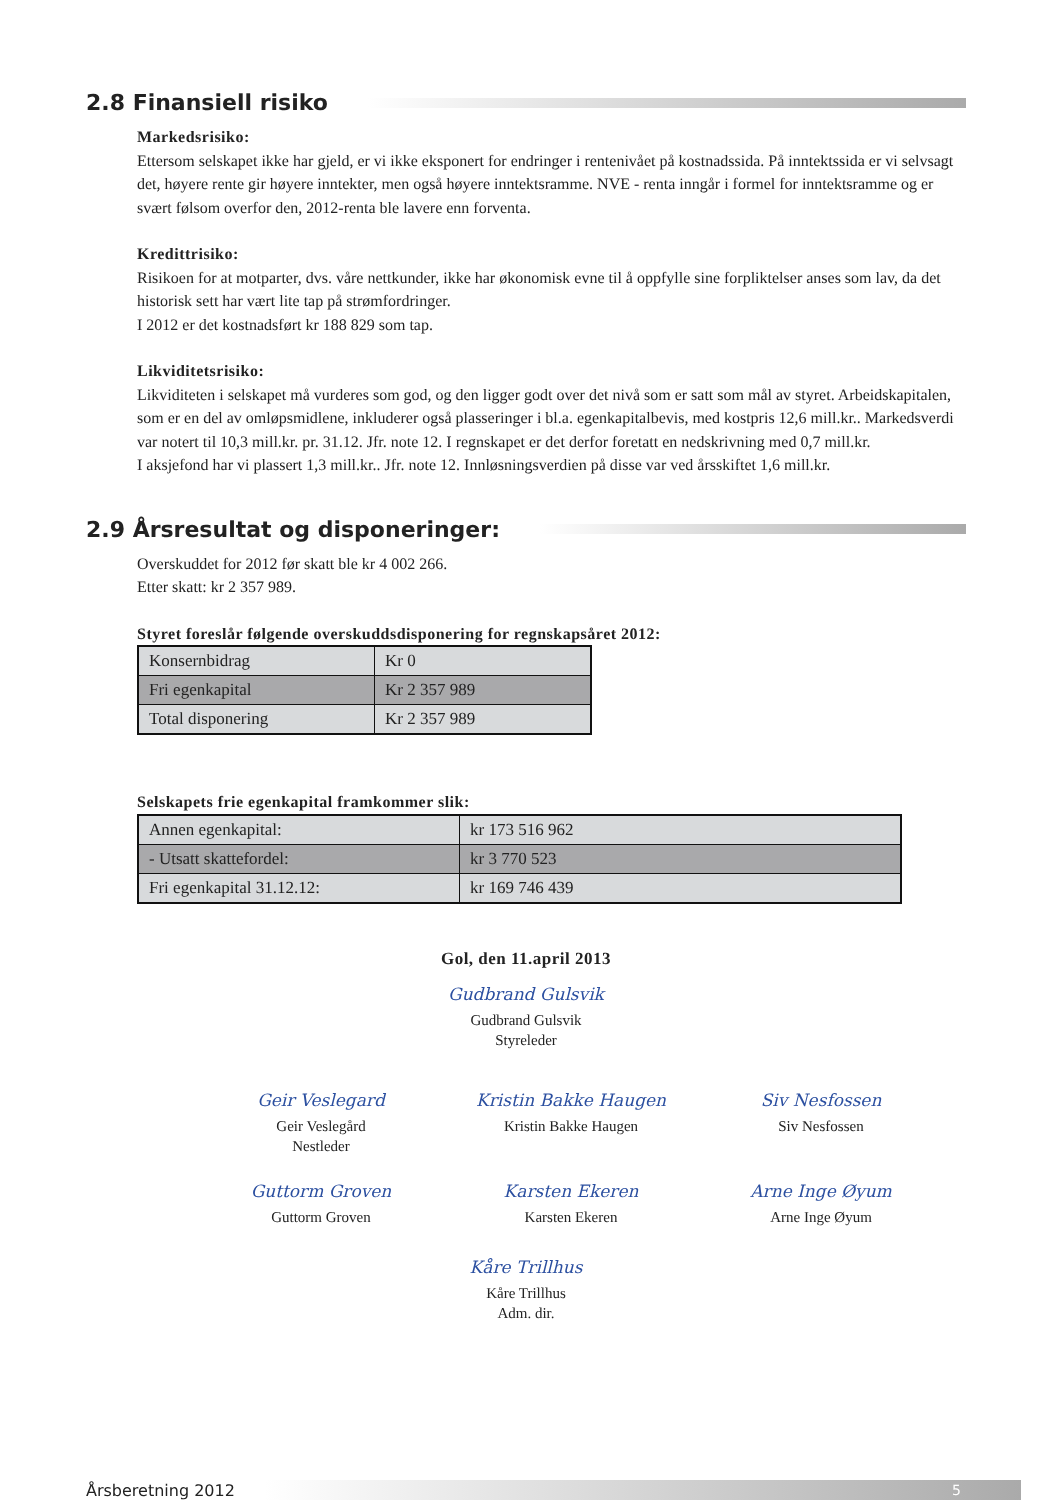2.8 Finansiell risiko
Markedsrisiko:
Ettersom selskapet ikke har gjeld, er vi ikke eksponert for endringer i rentenivået på kostnadssida. På inntektssida er vi selvsagt det, høyere rente gir høyere inntekter, men også høyere inntektsramme. NVE - renta inngår i formel for inntektsramme og er svært følsom overfor den, 2012-renta ble lavere enn forventa.
Kredittrisiko:
Risikoen for at motparter, dvs. våre nettkunder, ikke har økonomisk evne til å oppfylle sine forpliktelser anses som lav, da det historisk sett har vært lite tap på strømfordringer.
I 2012 er det kostnadsført kr 188 829 som tap.
Likviditetsrisiko:
Likviditeten i selskapet må vurderes som god, og den ligger godt over det nivå som er satt som mål av styret. Arbeidskapitalen, som er en del av omløpsmidlene, inkluderer også plasseringer i bl.a. egenkapitalbevis, med kostpris 12,6 mill.kr.. Markedsverdi var notert til 10,3 mill.kr. pr. 31.12. Jfr. note 12. I regnskapet er det derfor foretatt en nedskrivning med 0,7 mill.kr.
I aksjefond har vi plassert 1,3 mill.kr.. Jfr. note 12. Innløsningsverdien på disse var ved årsskiftet 1,6 mill.kr.
2.9 Årsresultat og disponeringer:
Overskuddet for 2012 før skatt ble kr 4 002 266.
Etter skatt: kr 2 357 989.
Styret foreslår følgende overskuddsdisponering for regnskapsåret 2012:
| Konsernbidrag | Kr 0 |
| Fri egenkapital | Kr 2 357 989 |
| Total disponering | Kr 2 357 989 |
Selskapets frie egenkapital framkommer slik:
| Annen egenkapital: | kr 173 516 962 |
| - Utsatt skattefordel: | kr 3 770 523 |
| Fri egenkapital 31.12.12: | kr 169 746 439 |
Gol, den 11.april 2013
Gudbrand Gulsvik
Gudbrand Gulsvik
Styreleder
Geir Veslegard
Geir Veslegård
Nestleder
Kristin Bakke Haugen
Kristin Bakke Haugen
Siv Nesfossen
Siv Nesfossen
Guttorm Groven
Guttorm Groven
Karsten Ekeren
Karsten Ekeren
Arne Inge Øyum
Arne Inge Øyum
Kåre Trillhus
Kåre Trillhus
Adm. dir.
Årsberetning 2012 5